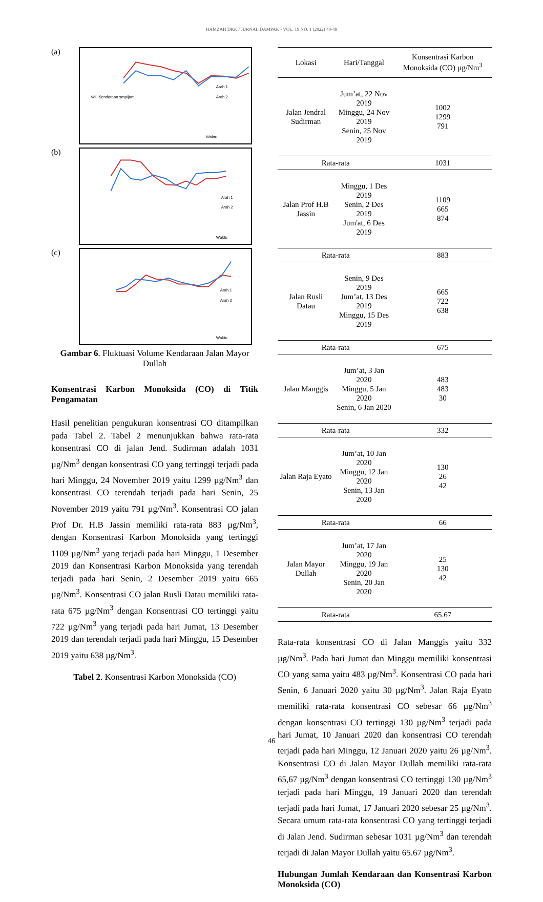HAMZAH DKK / JURNAL DAMPAK - VOL. 19 NO. 1 (2022) 40-49
(a)
Vol. Kendaraan smp/jam
Waktu
Arah 1
Arah 2
(b)
Waktu
Arah 1
Arah 2
(c)
Waktu
Arah 1
Arah 2
Gambar 6. Fluktuasi Volume Kendaraan Jalan Mayor Dullah
Konsentrasi Karbon Monoksida (CO) di Titik Pengamatan
Hasil penelitian pengukuran konsentrasi CO ditampilkan pada Tabel 2. Tabel 2 menunjukkan bahwa rata-rata konsentrasi CO di jalan Jend. Sudirman adalah 1031 µg/Nm<sup>3</sup> dengan konsentrasi CO yang tertinggi terjadi pada hari Minggu, 24 November 2019 yaitu 1299 µg/Nm<sup>3</sup> dan konsentrasi CO terendah terjadi pada hari Senin, 25 November 2019 yaitu 791 µg/Nm<sup>3</sup>. Konsentrasi CO jalan Prof Dr. H.B Jassin memiliki rata-rata 883 µg/Nm<sup>3</sup>, dengan Konsentrasi Karbon Monoksida yang tertinggi 1109 µg/Nm<sup>3</sup> yang terjadi pada hari Minggu, 1 Desember 2019 dan Konsentrasi Karbon Monoksida yang terendah terjadi pada hari Senin, 2 Desember 2019 yaitu 665 µg/Nm<sup>3</sup>. Konsentrasi CO jalan Rusli Datau memiliki rata-rata 675 µg/Nm<sup>3</sup> dengan Konsentrasi CO tertinggi yaitu 722 µg/Nm<sup>3</sup> yang terjadi pada hari Jumat, 13 Desember 2019 dan terendah terjadi pada hari Minggu, 15 Desember 2019 yaitu 638 µg/Nm<sup>3</sup>.
Tabel 2. Konsentrasi Karbon Monoksida (CO)
| Lokasi | Hari/Tanggal | Konsentrasi Karbon Monoksida (CO) µg/Nm<sup>3</sup> |
| --- | --- | --- |
| Jalan Jendral Sudirman | Jum’at, 22 Nov 2019 Minggu, 24 Nov 2019 Senin, 25 Nov 2019 | 1002 1299 791 |
| Rata-rata | | 1031 |
| Jalan Prof H.B Jassin | Minggu, 1 Des 2019 Senin, 2 Des 2019 Jum'at, 6 Des 2019 | 1109 665 874 |
| Rata-rata | | 883 |
| Jalan Rusli Datau | Senin, 9 Des 2019 Jum’at, 13 Des 2019 Minggu, 15 Des 2019 | 665 722 638 |
| Rata-rata | | 675 |
| Jalan Manggis | Jum’at, 3 Jan 2020 Minggu, 5 Jan 2020 Senin, 6 Jan 2020 | 483 483 30 |
| Rata-rata | | 332 |
| Jalan Raja Eyato | Jum’at, 10 Jan 2020 Minggu, 12 Jan 2020 Senin, 13 Jan 2020 | 130 26 42 |
| Rata-rata | | 66 |
| Jalan Mayor Dullah | Jum’at, 17 Jan 2020 Minggu, 19 Jan 2020 Senin, 20 Jan 2020 | 25 130 42 |
| Rata-rata | | 65.67 |
Rata-rata konsentrasi CO di Jalan Manggis yaitu 332 µg/Nm<sup>3</sup>. Pada hari Jumat dan Minggu memiliki konsentrasi CO yang sama yaitu 483 µg/Nm<sup>3</sup>. Konsentrasi CO pada hari Senin, 6 Januari 2020 yaitu 30 µg/Nm<sup>3</sup>. Jalan Raja Eyato memiliki rata-rata konsentrasi CO sebesar 66 µg/Nm<sup>3</sup> dengan konsentrasi CO tertinggi 130 µg/Nm<sup>3</sup> terjadi pada hari Jumat, 10 Januari 2020 dan konsentrasi CO terendah terjadi pada hari Minggu, 12 Januari 2020 yaitu 26 µg/Nm<sup>3</sup>. Konsentrasi CO di Jalan Mayor Dullah memiliki rata-rata 65,67 µg/Nm<sup>3</sup> dengan konsentrasi CO tertinggi 130 µg/Nm<sup>3</sup> terjadi pada hari Minggu, 19 Januari 2020 dan terendah terjadi pada hari Jumat, 17 Januari 2020 sebesar 25 µg/Nm<sup>3</sup>. Secara umum rata-rata konsentrasi CO yang tertinggi terjadi di Jalan Jend. Sudirman sebesar 1031 µg/Nm<sup>3</sup> dan terendah terjadi di Jalan Mayor Dullah yaitu 65.67 µg/Nm<sup>3</sup>.
Hubungan Jumlah Kendaraan dan Konsentrasi Karbon Monoksida (CO)
46